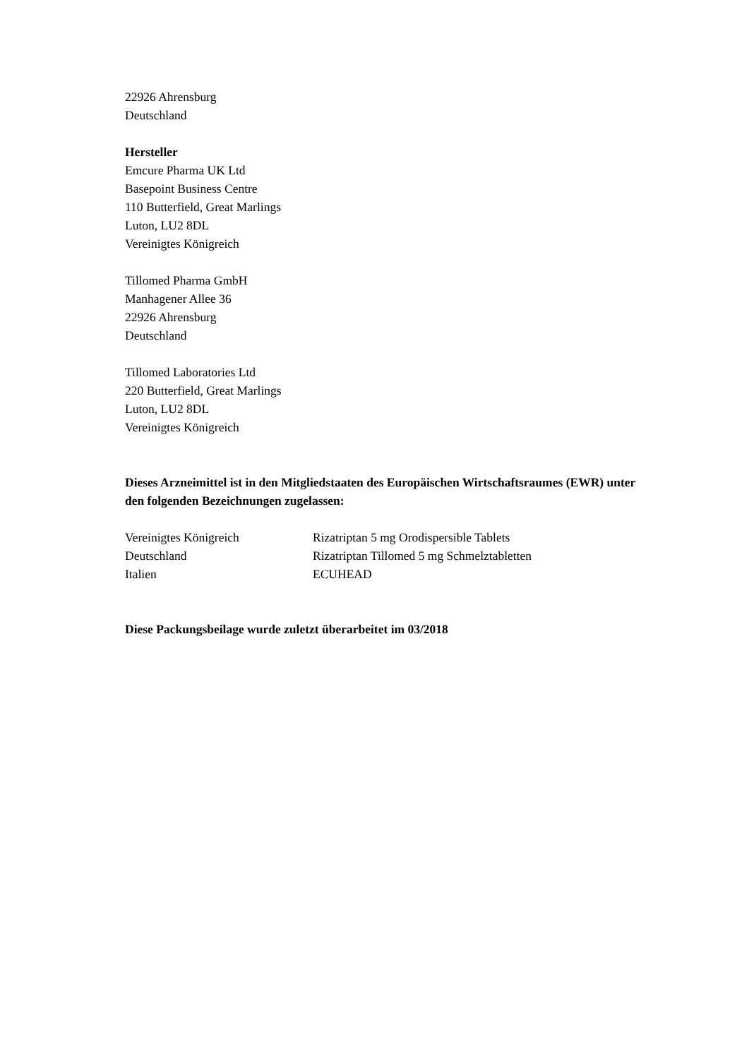22926 Ahrensburg
Deutschland
Hersteller
Emcure Pharma UK Ltd
Basepoint Business Centre
110 Butterfield, Great Marlings
Luton, LU2 8DL
Vereinigtes Königreich
Tillomed Pharma GmbH
Manhagener Allee 36
22926 Ahrensburg
Deutschland
Tillomed Laboratories Ltd
220 Butterfield, Great Marlings
Luton, LU2 8DL
Vereinigtes Königreich
Dieses Arzneimittel ist in den Mitgliedstaaten des Europäischen Wirtschaftsraumes (EWR) unter den folgenden Bezeichnungen zugelassen:
| Vereinigtes Königreich | Rizatriptan 5 mg Orodispersible Tablets |
| Deutschland | Rizatriptan Tillomed 5 mg Schmelztabletten |
| Italien | ECUHEAD |
Diese Packungsbeilage wurde zuletzt überarbeitet im 03/2018